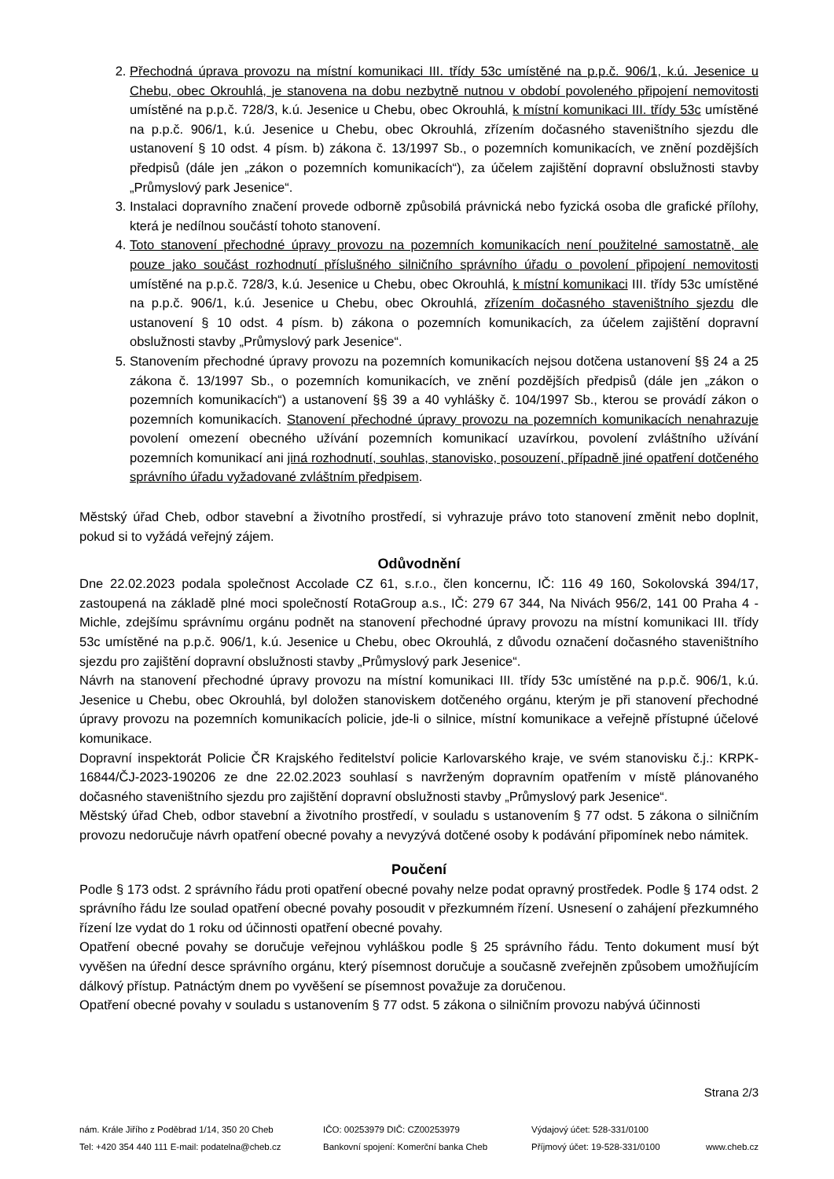2. Přechodná úprava provozu na místní komunikaci III. třídy 53c umístěné na p.p.č. 906/1, k.ú. Jesenice u Chebu, obec Okrouhlá, je stanovena na dobu nezbytně nutnou v období povoleného připojení nemovitosti umístěné na p.p.č. 728/3, k.ú. Jesenice u Chebu, obec Okrouhlá, k místní komunikaci III. třídy 53c umístěné na p.p.č. 906/1, k.ú. Jesenice u Chebu, obec Okrouhlá, zřízením dočasného staveništního sjezdu dle ustanovení § 10 odst. 4 písm. b) zákona č. 13/1997 Sb., o pozemních komunikacích, ve znění pozdějších předpisů (dále jen „zákon o pozemních komunikacích“), za účelem zajištění dopravní obslužnosti stavby „Průmyslový park Jesenice“.
3. Instalaci dopravního značení provede odborně způsobilá právnická nebo fyzická osoba dle grafické přílohy, která je nedílnou součástí tohoto stanovení.
4. Toto stanovení přechodné úpravy provozu na pozemních komunikacích není použitelné samostatně, ale pouze jako součást rozhodnutí příslušného silničního správního úřadu o povolení připojení nemovitosti umístěné na p.p.č. 728/3, k.ú. Jesenice u Chebu, obec Okrouhlá, k místní komunikaci III. třídy 53c umístěné na p.p.č. 906/1, k.ú. Jesenice u Chebu, obec Okrouhlá, zřízením dočasného staveništního sjezdu dle ustanovení § 10 odst. 4 písm. b) zákona o pozemních komunikacích, za účelem zajištění dopravní obslužnosti stavby „Průmyslový park Jesenice“.
5. Stanovením přechodné úpravy provozu na pozemních komunikacích nejsou dotčena ustanovení §§ 24 a 25 zákona č. 13/1997 Sb., o pozemních komunikacích, ve znění pozdějších předpisů (dále jen „zákon o pozemních komunikacích“) a ustanovení §§ 39 a 40 vyhlášky č. 104/1997 Sb., kterou se provádí zákon o pozemních komunikacích. Stanovení přechodné úpravy provozu na pozemních komunikacích nenahrazuje povolení omezení obecného užívání pozemních komunikací uzavírkou, povolení zvláštního užívání pozemních komunikací ani jiná rozhodnutí, souhlas, stanovisko, posouzení, případně jiné opatření dotčeného správního úřadu vyžadované zvláštním předpisem.
Městský úřad Cheb, odbor stavební a životního prostředí, si vyhrazuje právo toto stanovení změnit nebo doplnit, pokud si to vyžádá veřejný zájem.
Odůvodnění
Dne 22.02.2023 podala společnost Accolade CZ 61, s.r.o., člen koncernu, IČ: 116 49 160, Sokolovská 394/17, zastoupená na základě plné moci společností RotaGroup a.s., IČ: 279 67 344, Na Nivách 956/2, 141 00 Praha 4 - Michle, zdejšímu správnímu orgánu podnět na stanovení přechodné úpravy provozu na místní komunikaci III. třídy 53c umístěné na p.p.č. 906/1, k.ú. Jesenice u Chebu, obec Okrouhlá, z důvodu označení dočasného staveništního sjezdu pro zajištění dopravní obslužnosti stavby „Průmyslový park Jesenice“.
Návrh na stanovení přechodné úpravy provozu na místní komunikaci III. třídy 53c umístěné na p.p.č. 906/1, k.ú. Jesenice u Chebu, obec Okrouhlá, byl doložen stanoviskem dotčeného orgánu, kterým je při stanovení přechodné úpravy provozu na pozemních komunikacích policie, jde-li o silnice, místní komunikace a veřejně přístupné účelové komunikace.
Dopravní inspektorát Policie ČR Krajského ředitelství policie Karlovarského kraje, ve svém stanovisku č.j.: KRPK-16844/ČJ-2023-190206 ze dne 22.02.2023 souhlasí s navrženým dopravním opatřením v místě plánovaného dočasného staveništního sjezdu pro zajištění dopravní obslužnosti stavby „Průmyslový park Jesenice“.
Městský úřad Cheb, odbor stavební a životního prostředí, v souladu s ustanovením § 77 odst. 5 zákona o silničním provozu nedoručuje návrh opatření obecné povahy a nevyzývá dotčené osoby k podávání připomínek nebo námitek.
Poučení
Podle § 173 odst. 2 správního řádu proti opatření obecné povahy nelze podat opravný prostředek. Podle § 174 odst. 2 správního řádu lze soulad opatření obecné povahy posoudit v přezkumném řízení. Usnesení o zahájení přezkumného řízení lze vydat do 1 roku od účinnosti opatření obecné povahy.
Opatření obecné povahy se doručuje veřejnou vyhláškou podle § 25 správního řádu. Tento dokument musí být vyvěšen na úřední desce správního orgánu, který písemnost doručuje a současně zveřejněn způsobem umožňujícím dálkový přístup. Patnáctým dnem po vyvěšení se písemnost považuje za doručenou.
Opatření obecné povahy v souladu s ustanovením § 77 odst. 5 zákona o silničním provozu nabývá účinnosti
Strana 2/3
nám. Krále Jiřího z Poděbrad 1/14, 350 20 Cheb
Tel: +420 354 440 111 E-mail: podatelna@cheb.cz
IČO: 00253979 DIČ: CZ00253979
Bankovní spojení: Komerční banka Cheb
Výdajový účet: 528-331/0100
Příjmový účet: 19-528-331/0100
www.cheb.cz